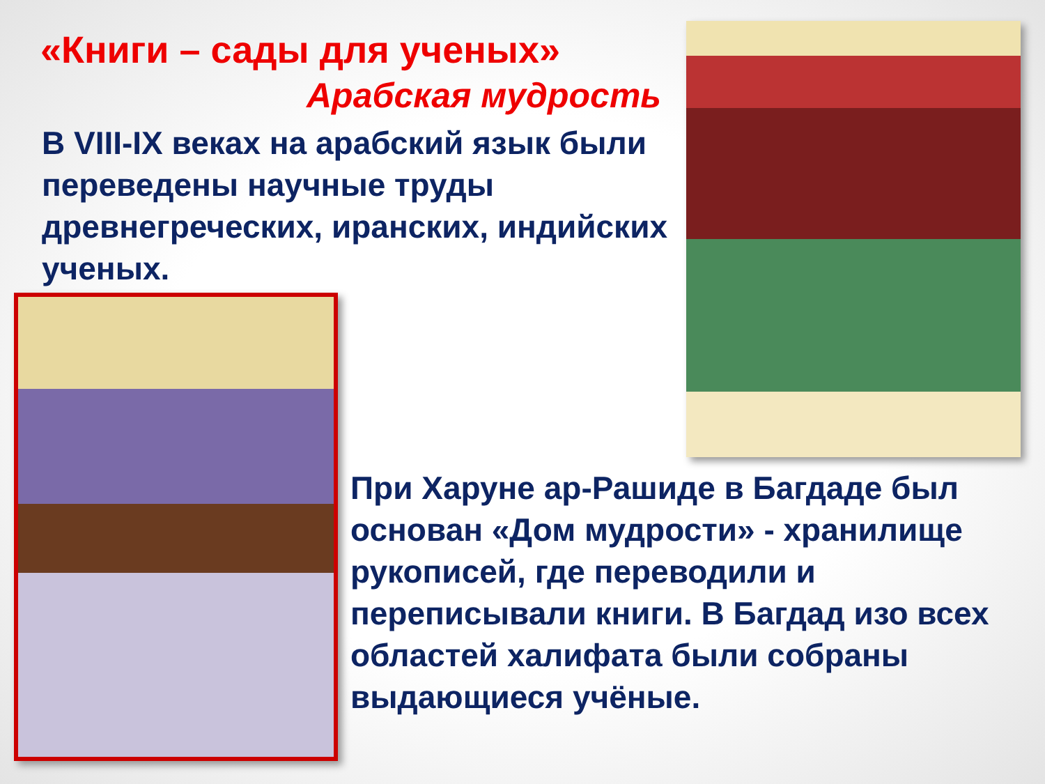«Книги – сады для ученых»
Арабская мудрость
В VIII-IX веках на арабский язык были переведены научные труды древнегреческих, иранских, индийских ученых.
При Харуне ар-Рашиде в Багдаде был основан «Дом мудрости» - хранилище рукописей, где переводили и переписывали книги. В Багдад изо всех областей халифата были собраны выдающиеся учёные.